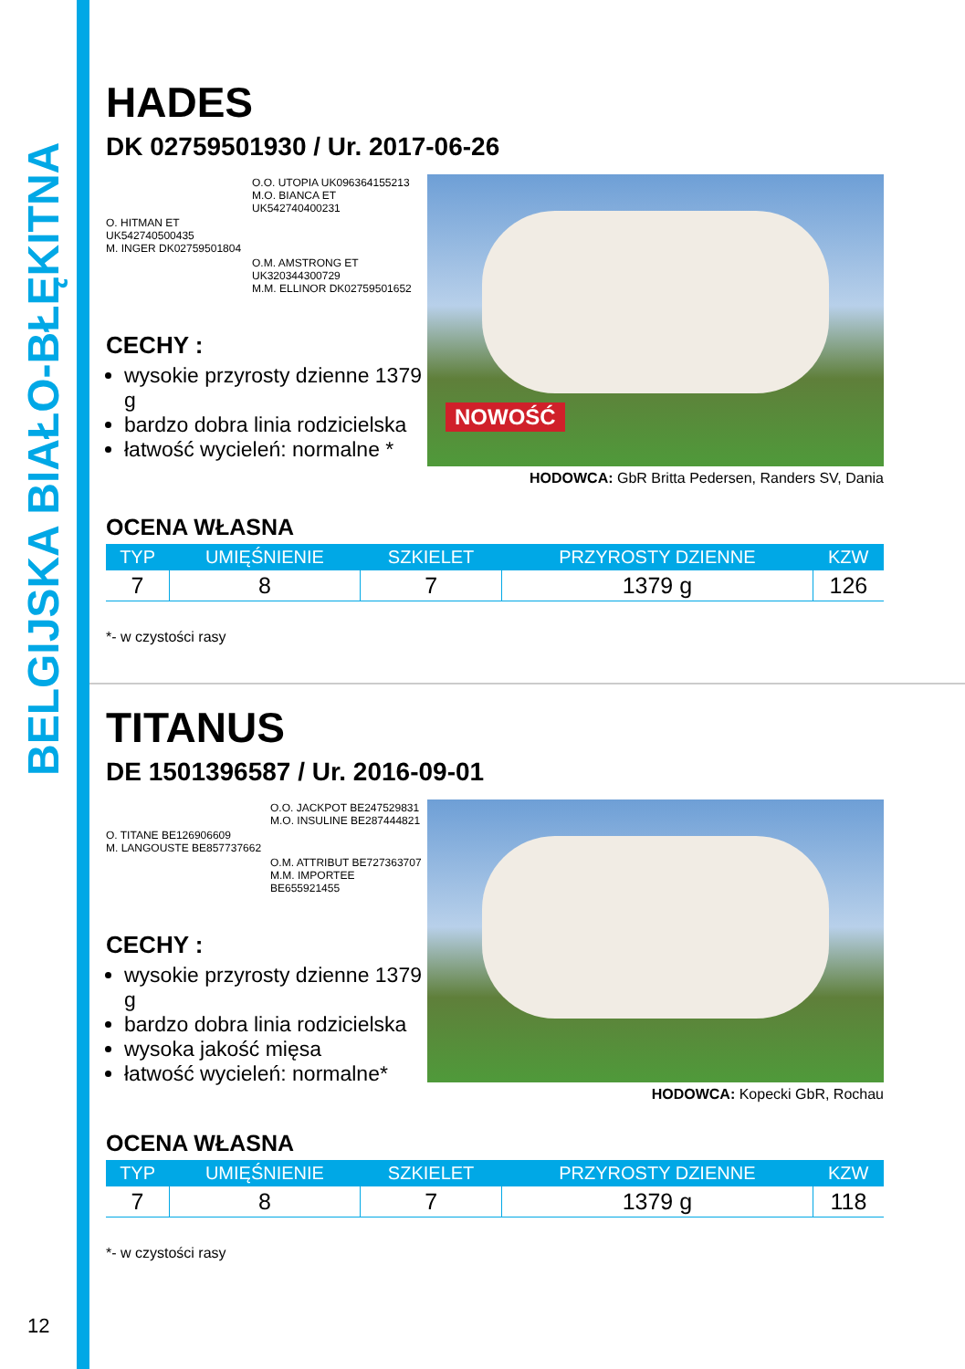BELGIJSKA BIAŁO-BŁĘKITNA
HADES
DK 02759501930 / Ur. 2017-06-26
O.O. UTOPIA UK096364155213
M.O. BIANCA ET
UK542740400231
O. HITMAN ET
UK542740500435
M. INGER DK02759501804
O.M. AMSTRONG ET
UK320344300729
M.M. ELLINOR DK02759501652
CECHY :
wysokie przyrosty dzienne 1379 g
bardzo dobra linia rodzicielska
łatwość wycieleń: normalne *
NOWOŚĆ
HODOWCA: GbR Britta Pedersen, Randers SV, Dania
OCENA WŁASNA
| TYP | UMIĘŚNIENIE | SZKIELET | PRZYROSTY DZIENNE | KZW |
| --- | --- | --- | --- | --- |
| 7 | 8 | 7 | 1379 g | 126 |
*- w czystości rasy
TITANUS
DE 1501396587 / Ur. 2016-09-01
O.O. JACKPOT BE247529831
M.O. INSULINE BE287444821
O. TITANE BE126906609
M. LANGOUSTE BE857737662
O.M. ATTRIBUT BE727363707
M.M. IMPORTEE BE655921455
CECHY :
wysokie przyrosty dzienne 1379 g
bardzo dobra linia rodzicielska
wysoka jakość mięsa
łatwość wycieleń: normalne*
HODOWCA: Kopecki GbR, Rochau
OCENA WŁASNA
| TYP | UMIĘŚNIENIE | SZKIELET | PRZYROSTY DZIENNE | KZW |
| --- | --- | --- | --- | --- |
| 7 | 8 | 7 | 1379 g | 118 |
*- w czystości rasy
12